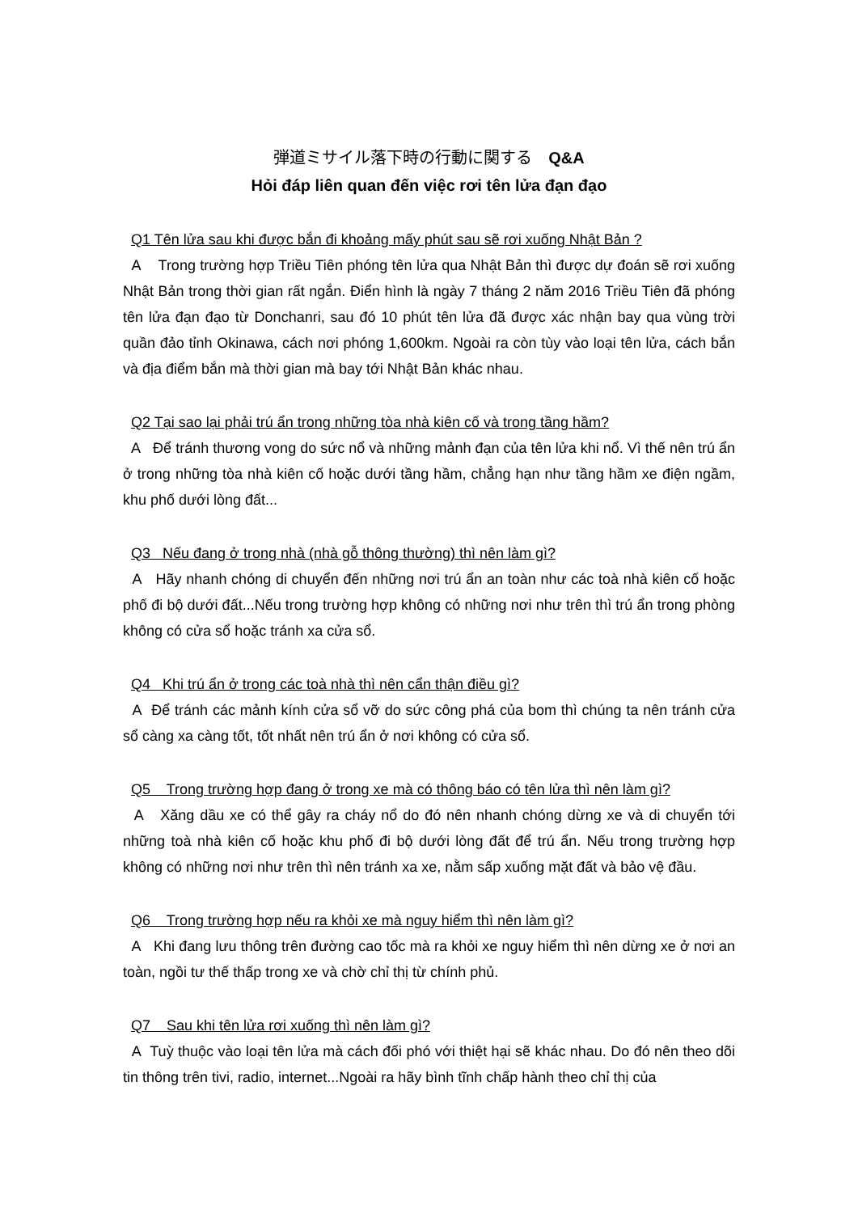弾道ミサイル落下時の行動に関する　Q&A
Hỏi đáp liên quan đến việc rơi tên lửa đạn đạo
Q1 Tên lửa sau khi được bắn đi khoảng mấy phút sau sẽ rơi xuống Nhật Bản ?
A Trong trường hợp Triều Tiên phóng tên lửa qua Nhật Bản thì được dự đoán sẽ rơi xuống Nhật Bản trong thời gian rất ngắn. Điển hình là ngày 7 tháng 2 năm 2016 Triều Tiên đã phóng tên lửa đạn đạo từ Donchanri, sau đó 10 phút tên lửa đã được xác nhận bay qua vùng trời quần đảo tỉnh Okinawa, cách nơi phóng 1,600km. Ngoài ra còn tùy vào loại tên lửa, cách bắn và địa điểm bắn mà thời gian mà bay tới Nhật Bản khác nhau.
Q2 Tại sao lại phải trú ẩn trong những tòa nhà kiên cố và trong tầng hầm?
A Để tránh thương vong do sức nổ và những mảnh đạn của tên lửa khi nổ. Vì thế nên trú ẩn ở trong những tòa nhà kiên cố hoặc dưới tầng hầm, chẳng hạn như tầng hầm xe điện ngầm, khu phố dưới lòng đất...
Q3 Nếu đang ở trong nhà (nhà gỗ thông thường) thì nên làm gì?
A Hãy nhanh chóng di chuyển đến những nơi trú ẩn an toàn như các toà nhà kiên cố hoặc phố đi bộ dưới đất...Nếu trong trường hợp không có những nơi như trên thì trú ẩn trong phòng không có cửa sổ hoặc tránh xa cửa sổ.
Q4 Khi trú ẩn ở trong các toà nhà thì nên cẩn thận điều gì?
A Để tránh các mảnh kính cửa sổ vỡ do sức công phá của bom thì chúng ta nên tránh cửa sổ càng xa càng tốt, tốt nhất nên trú ẩn ở nơi không có cửa sổ.
Q5 Trong trường hợp đang ở trong xe mà có thông báo có tên lửa thì nên làm gì?
A Xăng dầu xe có thể gây ra cháy nổ do đó nên nhanh chóng dừng xe và di chuyển tới những toà nhà kiên cố hoặc khu phố đi bộ dưới lòng đất để trú ẩn. Nếu trong trường hợp không có những nơi như trên thì nên tránh xa xe, nằm sấp xuống mặt đất và bảo vệ đầu.
Q6 Trong trường hợp nếu ra khỏi xe mà nguy hiểm thì nên làm gì?
A Khi đang lưu thông trên đường cao tốc mà ra khỏi xe nguy hiểm thì nên dừng xe ở nơi an toàn, ngồi tư thế thấp trong xe và chờ chỉ thị từ chính phủ.
Q7 Sau khi tên lửa rơi xuống thì nên làm gì?
A Tuỳ thuộc vào loại tên lửa mà cách đối phó với thiệt hại sẽ khác nhau. Do đó nên theo dõi tin thông trên tivi, radio, internet...Ngoài ra hãy bình tĩnh chấp hành theo chỉ thị của